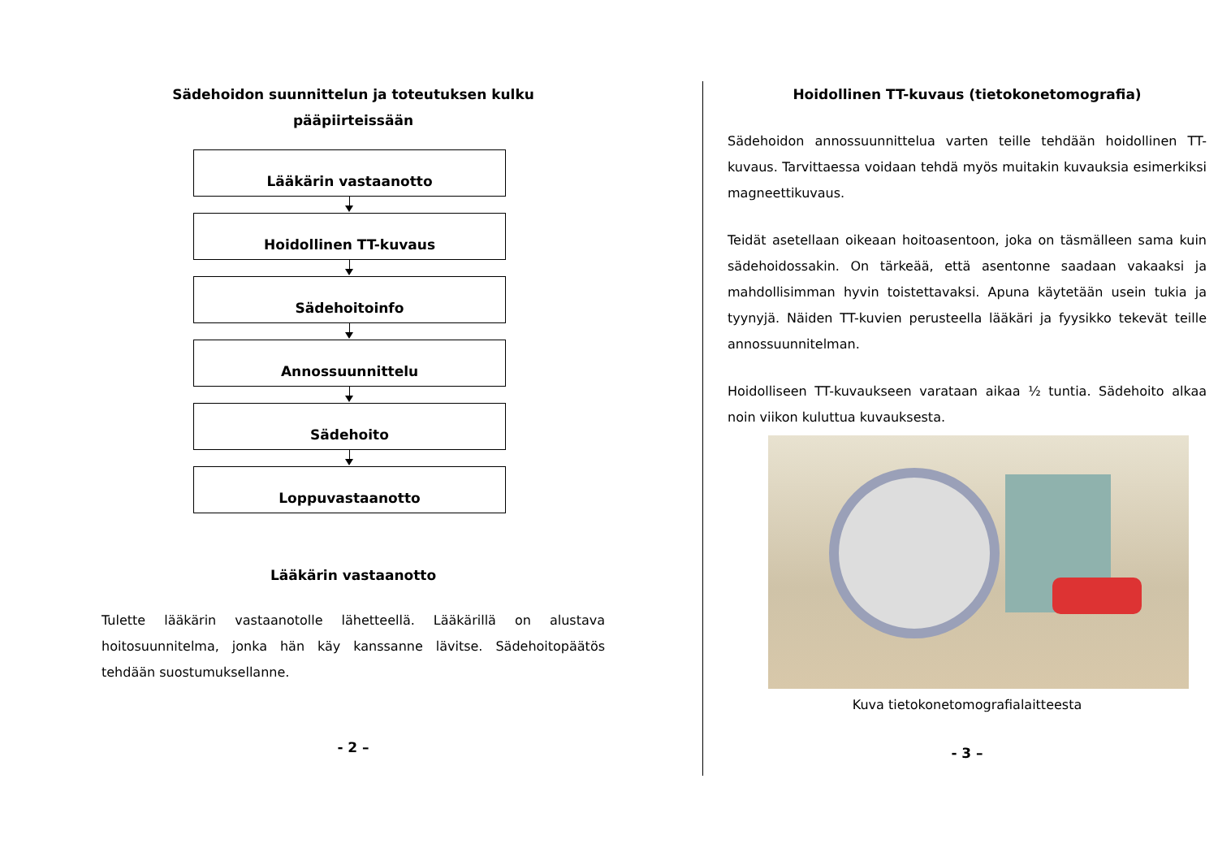Sädehoidon suunnittelun ja toteutuksen kulku
pääpiirteissään
Lääkärin vastaanotto
Hoidollinen TT-kuvaus
Sädehoitoinfo
Annossuunnittelu
Sädehoito
Loppuvastaanotto
Lääkärin vastaanotto
Tulette lääkärin vastaanotolle lähetteellä. Lääkärillä on alustava hoitosuunnitelma, jonka hän käy kanssanne lävitse. Sädehoitopäätös tehdään suostumuksellanne.
- 2 –
Hoidollinen TT-kuvaus (tietokonetomografia)
Sädehoidon annossuunnittelua varten teille tehdään hoidollinen TT-kuvaus. Tarvittaessa voidaan tehdä myös muitakin kuvauksia esimerkiksi magneettikuvaus.
Teidät asetellaan oikeaan hoitoasentoon, joka on täsmälleen sama kuin sädehoidossakin. On tärkeää, että asentonne saadaan vakaaksi ja mahdollisimman hyvin toistettavaksi. Apuna käytetään usein tukia ja tyynyjä. Näiden TT-kuvien perusteella lääkäri ja fyysikko tekevät teille annossuunnitelman.
Hoidolliseen TT-kuvaukseen varataan aikaa ½ tuntia. Sädehoito alkaa noin viikon kuluttua kuvauksesta.
Kuva tietokonetomografialaitteesta
- 3 –